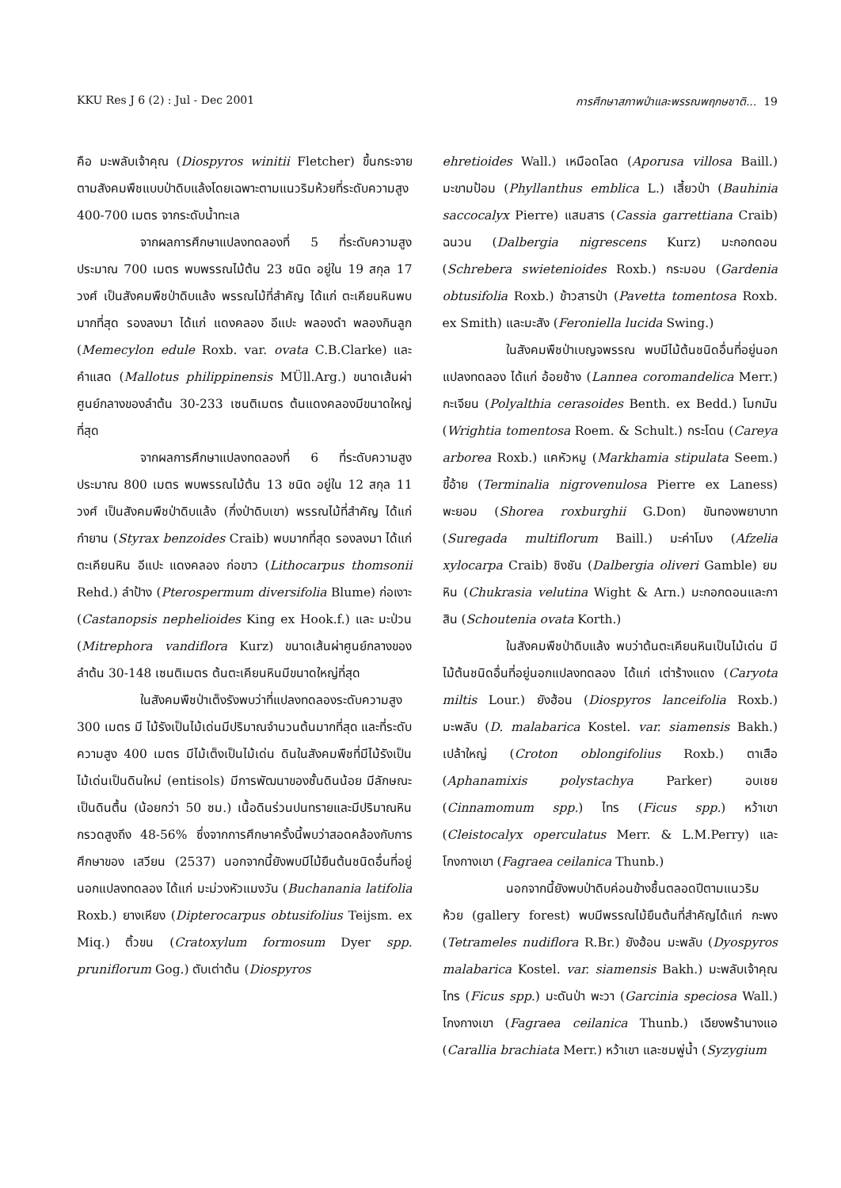KKU Res J 6 (2) : Jul - Dec 2001 การศึกษาสภาพป่าและพรรณพฤกษชาติ... 19
คือ มะพลับเจ้าคุณ (Diospyros winitii Fletcher) ขึ้นกระจายตามสังคมพืชแบบป่าดิบแล้งโดยเฉพาะตามแนวริมห้วยที่ระดับความสูง 400-700 เมตร จากระดับน้ำทะเล
จากผลการศึกษาแปลงทดลองที่ 5 ที่ระดับความสูงประมาณ 700 เมตร พบพรรณไม้ต้น 23 ชนิด อยู่ใน 19 สกุล 17 วงศ์ เป็นสังคมพืชป่าดิบแล้ง พรรณไม้ที่สำคัญ ได้แก่ ตะเคียนหินพบมากที่สุด รองลงมา ได้แก่ แดงคลอง อีแปะ พลองดำ พลองกินลูก (Memecylon edule Roxb. var. ovata C.B.Clarke) และคำแสด (Mallotus philippinensis MÜll.Arg.) ขนาดเส้นผ่าศูนย์กลางของลำต้น 30-233 เซนติเมตร ต้นแดงคลองมีขนาดใหญ่ที่สุด
จากผลการศึกษาแปลงทดลองที่ 6 ที่ระดับความสูงประมาณ 800 เมตร พบพรรณไม้ต้น 13 ชนิด อยู่ใน 12 สกุล 11 วงศ์ เป็นสังคมพืชป่าดิบแล้ง (กึ่งป่าดิบเขา) พรรณไม้ที่สำคัญ ได้แก่ กำยาน (Styrax benzoides Craib) พบมากที่สุด รองลงมา ได้แก่ ตะเคียนหิน อีแปะ แดงคลอง ก่อขาว (Lithocarpus thomsonii Rehd.) ลำป้าง (Pterospermum diversifolia Blume) ก่อเงาะ (Castanopsis nephelioides King ex Hook.f.) และ มะป่วน (Mitrephora vandiflora Kurz) ขนาดเส้นผ่าศูนย์กลางของลำต้น 30-148 เซนติเมตร ต้นตะเคียนหินมีขนาดใหญ่ที่สุด
ในสังคมพืชป่าเต็งรังพบว่าที่แปลงทดลองระดับความสูง 300 เมตร มี ไม้รังเป็นไม้เด่นมีปริมาณจำนวนต้นมากที่สุด และที่ระดับความสูง 400 เมตร มีไม้เต็งเป็นไม้เด่น ดินในสังคมพืชที่มีไม้รังเป็นไม้เด่นเป็นดินใหม่ (entisols) มีการพัฒนาของชั้นดินน้อย มีลักษณะเป็นดินตื้น (น้อยกว่า 50 ซม.) เนื้อดินร่วนปนทรายและมีปริมาณหินกรวดสูงถึง 48-56% ซึ่งจากการศึกษาครั้งนี้พบว่าสอดคล้องกับการศึกษาของ เสวียน (2537) นอกจากนี้ยังพบมีไม้ยืนต้นชนิดอื่นที่อยู่นอกแปลงทดลอง ได้แก่ มะม่วงหัวแมงวัน (Buchanania latifolia Roxb.) ยางเหียง (Dipterocarpus obtusifolius Teijsm. ex Miq.) ติ้วขน (Cratoxylum formosum Dyer spp. pruniflorum Gog.) ตับเต่าต้น (Diospyros
ehretioides Wall.) เหมือดโลด (Aporusa villosa Baill.) มะขามป้อม (Phyllanthus emblica L.) เสี้ยวป่า (Bauhinia saccocalyx Pierre) แสมสาร (Cassia garrettiana Craib) ฉนวน (Dalbergia nigrescens Kurz) มะกอกดอน (Schrebera swietenioides Roxb.) กระมอบ (Gardenia obtusifolia Roxb.) ข้าวสารป่า (Pavetta tomentosa Roxb. ex Smith) และมะสัง (Feroniella lucida Swing.)
ในสังคมพืชป่าเบญจพรรณ พบมีไม้ต้นชนิดอื่นที่อยู่นอกแปลงทดลอง ได้แก่ อ้อยช้าง (Lannea coromandelica Merr.) กะเจียน (Polyalthia cerasoides Benth. ex Bedd.) โมกมัน (Wrightia tomentosa Roem. & Schult.) กระโดน (Careya arborea Roxb.) แคหัวหมู (Markhamia stipulata Seem.) ขี้อ้าย (Terminalia nigrovenulosa Pierre ex Laness) พะยอม (Shorea roxburghii G.Don) ขันทองพยาบาท (Suregada multiflorum Baill.) มะค่าโมง (Afzelia xylocarpa Craib) ชิงชัน (Dalbergia oliveri Gamble) ยมหิน (Chukrasia velutina Wight & Arn.) มะกอกดอนและกาสิน (Schoutenia ovata Korth.)
ในสังคมพืชป่าดิบแล้ง พบว่าต้นตะเคียนหินเป็นไม้เด่น มีไม้ต้นชนิดอื่นที่อยู่นอกแปลงทดลอง ได้แก่ เต่าร้างแดง (Caryota miltis Lour.) ยังฮ้อน (Diospyros lanceifolia Roxb.) มะพลับ (D. malabarica Kostel. var. siamensis Bakh.) เปล้าใหญ่ (Croton oblongifolius Roxb.) ตาเสือ (Aphanamixis polystachya Parker) อบเชย (Cinnamomum spp.) ไทร (Ficus spp.) หว้าเขา (Cleistocalyx operculatus Merr. & L.M.Perry) และโกงกางเขา (Fagraea ceilanica Thunb.)
นอกจากนี้ยังพบป่าดิบค่อนข้างชื้นตลอดปีตามแนวริมห้วย (gallery forest) พบมีพรรณไม้ยืนต้นที่สำคัญได้แก่ กะพง (Tetrameles nudiflora R.Br.) ยังฮ้อน มะพลับ (Dyospyros malabarica Kostel. var. siamensis Bakh.) มะพลับเจ้าคุณ ไทร (Ficus spp.) มะดันป่า พะวา (Garcinia speciosa Wall.) โกงกางเขา (Fagraea ceilanica Thunb.) เฉียงพร้านางแอ (Carallia brachiata Merr.) หว้าเขา และชมพู่น้ำ (Syzygium